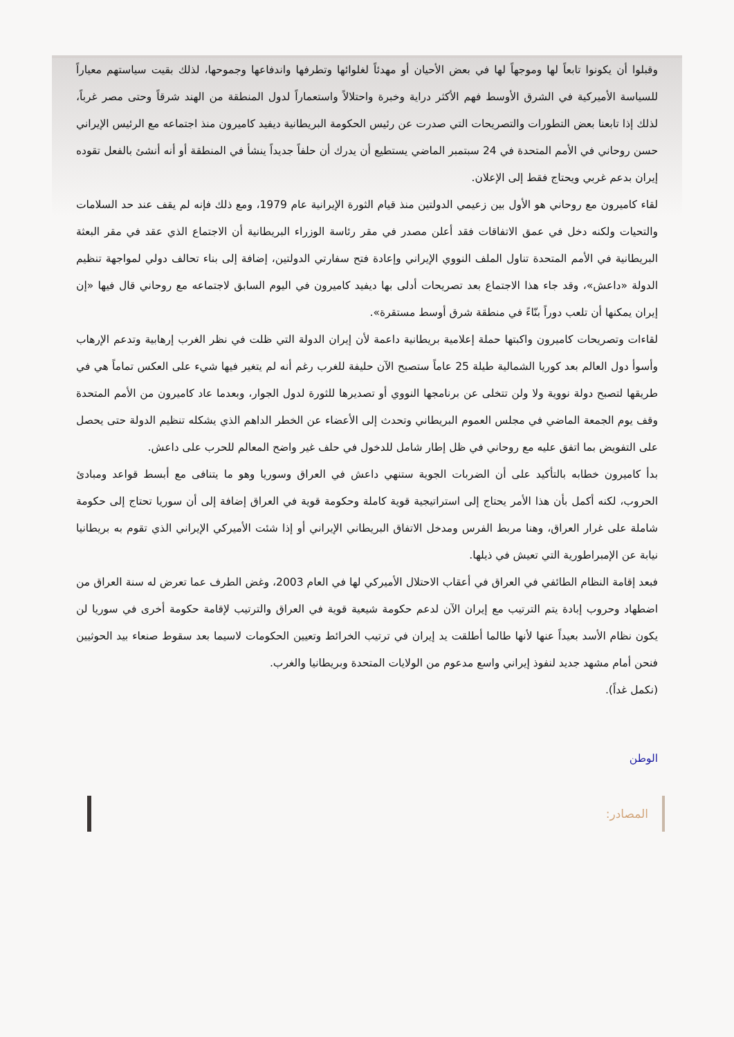وقبلوا أن يكونوا تابعاً لها وموجهاً لها في بعض الأحيان أو مهدئاً لغلوائها وتطرفها واندفاعها وجموحها، لذلك بقيت سياستهم معياراً للسياسة الأميركية في الشرق الأوسط فهم الأكثر دراية وخبرة واحتلالاً واستعماراً لدول المنطقة من الهند شرقاً وحتى مصر غرباً، لذلك إذا تابعنا بعض التطورات والتصريحات التي صدرت عن رئيس الحكومة البريطانية ديفيد كاميرون منذ اجتماعه مع الرئيس الإيراني حسن روحاني في الأمم المتحدة في 24 سبتمبر الماضي يستطيع أن يدرك أن حلفاً جديداً ينشأ في المنطقة أو أنه أنشئ بالفعل تقوده إيران بدعم غربي ويحتاج فقط إلى الإعلان.
لقاء كاميرون مع روحاني هو الأول بين زعيمي الدولتين منذ قيام الثورة الإيرانية عام 1979، ومع ذلك فإنه لم يقف عند حد السلامات والتحيات ولكنه دخل في عمق الاتفاقات فقد أعلن مصدر في مقر رئاسة الوزراء البريطانية أن الاجتماع الذي عقد في مقر البعثة البريطانية في الأمم المتحدة تناول الملف النووي الإيراني وإعادة فتح سفارتي الدولتين، إضافة إلى بناء تحالف دولي لمواجهة تنظيم الدولة «داعش»، وقد جاء هذا الاجتماع بعد تصريحات أدلى بها ديفيد كاميرون في اليوم السابق لاجتماعه مع روحاني قال فيها «إن إيران يمكنها أن تلعب دوراً بنّاءً في منطقة شرق أوسط مستقرة».
لقاءات وتصريحات كاميرون واكبتها حملة إعلامية بريطانية داعمة لأن إيران الدولة التي ظلت في نظر الغرب إرهابية وتدعم الإرهاب وأسوأ دول العالم بعد كوريا الشمالية طيلة 25 عاماً ستصبح الآن حليفة للغرب رغم أنه لم يتغير فيها شيء على العكس تماماً هي في طريقها لتصبح دولة نووية ولا ولن تتخلى عن برنامجها النووي أو تصديرها للثورة لدول الجوار، وبعدما عاد كاميرون من الأمم المتحدة وقف يوم الجمعة الماضي في مجلس العموم البريطاني وتحدث إلى الأعضاء عن الخطر الداهم الذي يشكله تنظيم الدولة حتى يحصل على التفويض بما اتفق عليه مع روحاني في ظل إطار شامل للدخول في حلف غير واضح المعالم للحرب على داعش.
بدأ كاميرون خطابه بالتأكيد على أن الضربات الجوية ستنهي داعش في العراق وسوريا وهو ما يتنافى مع أبسط قواعد ومبادئ الحروب، لكنه أكمل بأن هذا الأمر يحتاج إلى استراتيجية قوية كاملة وحكومة قوية في العراق إضافة إلى أن سوريا تحتاج إلى حكومة شاملة على غرار العراق، وهنا مربط الفرس ومدخل الاتفاق البريطاني الإيراني أو إذا شئت الأميركي الإيراني الذي تقوم به بريطانيا نيابة عن الإمبراطورية التي تعيش في ذيلها.
فبعد إقامة النظام الطائفي في العراق في أعقاب الاحتلال الأميركي لها في العام 2003، وغض الطرف عما تعرض له سنة العراق من اضطهاد وحروب إبادة يتم الترتيب مع إيران الآن لدعم حكومة شيعية قوية في العراق والترتيب لإقامة حكومة أخرى في سوريا لن يكون نظام الأسد بعيداً عنها لأنها طالما أطلقت يد إيران في ترتيب الخرائط وتعيين الحكومات لاسيما بعد سقوط صنعاء بيد الحوثيين فنحن أمام مشهد جديد لنفوذ إيراني واسع مدعوم من الولايات المتحدة وبريطانيا والغرب.
(نكمل غداً).
الوطن
المصادر: